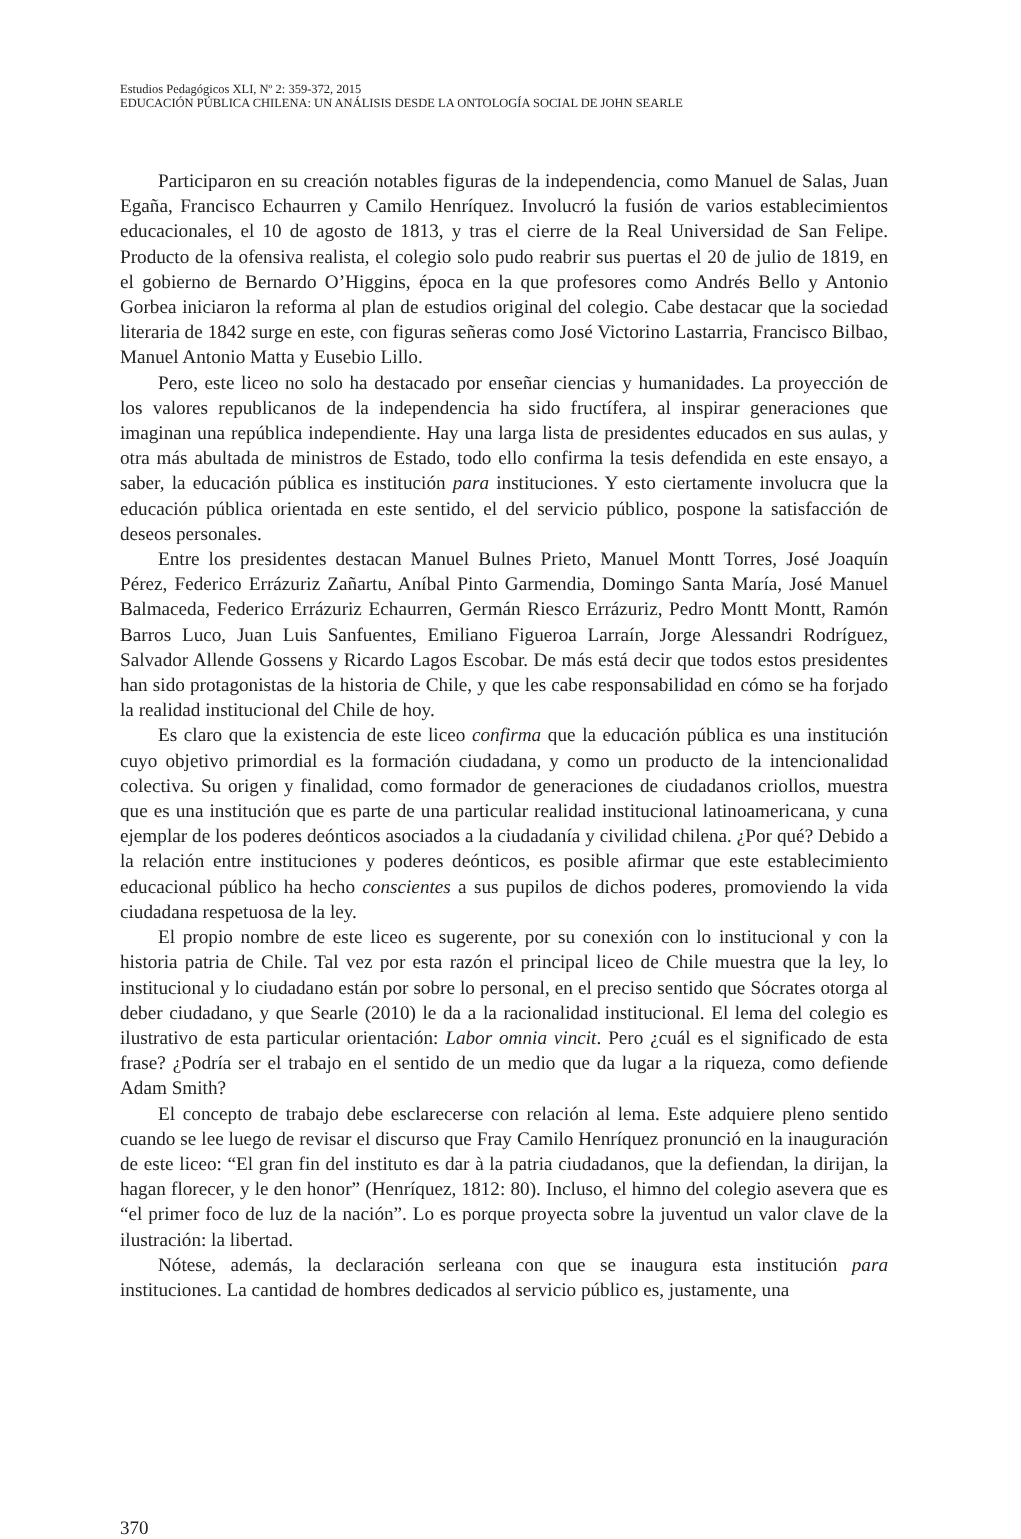Estudios Pedagógicos XLI, Nº 2: 359-372, 2015
EDUCACIÓN PÚBLICA CHILENA: UN ANÁLISIS DESDE LA ONTOLOGÍA SOCIAL DE JOHN SEARLE
Participaron en su creación notables figuras de la independencia, como Manuel de Salas, Juan Egaña, Francisco Echaurren y Camilo Henríquez. Involucró la fusión de varios establecimientos educacionales, el 10 de agosto de 1813, y tras el cierre de la Real Universidad de San Felipe. Producto de la ofensiva realista, el colegio solo pudo reabrir sus puertas el 20 de julio de 1819, en el gobierno de Bernardo O’Higgins, época en la que profesores como Andrés Bello y Antonio Gorbea iniciaron la reforma al plan de estudios original del colegio. Cabe destacar que la sociedad literaria de 1842 surge en este, con figuras señeras como José Victorino Lastarria, Francisco Bilbao, Manuel Antonio Matta y Eusebio Lillo.
Pero, este liceo no solo ha destacado por enseñar ciencias y humanidades. La proyección de los valores republicanos de la independencia ha sido fructífera, al inspirar generaciones que imaginan una república independiente. Hay una larga lista de presidentes educados en sus aulas, y otra más abultada de ministros de Estado, todo ello confirma la tesis defendida en este ensayo, a saber, la educación pública es institución para instituciones. Y esto ciertamente involucra que la educación pública orientada en este sentido, el del servicio público, pospone la satisfacción de deseos personales.
Entre los presidentes destacan Manuel Bulnes Prieto, Manuel Montt Torres, José Joaquín Pérez, Federico Errázuriz Zañartu, Aníbal Pinto Garmendia, Domingo Santa María, José Manuel Balmaceda, Federico Errázuriz Echaurren, Germán Riesco Errázuriz, Pedro Montt Montt, Ramón Barros Luco, Juan Luis Sanfuentes, Emiliano Figueroa Larraín, Jorge Alessandri Rodríguez, Salvador Allende Gossens y Ricardo Lagos Escobar. De más está decir que todos estos presidentes han sido protagonistas de la historia de Chile, y que les cabe responsabilidad en cómo se ha forjado la realidad institucional del Chile de hoy.
Es claro que la existencia de este liceo confirma que la educación pública es una institución cuyo objetivo primordial es la formación ciudadana, y como un producto de la intencionalidad colectiva. Su origen y finalidad, como formador de generaciones de ciudadanos criollos, muestra que es una institución que es parte de una particular realidad institucional latinoamericana, y cuna ejemplar de los poderes deónticos asociados a la ciudadanía y civilidad chilena. ¿Por qué? Debido a la relación entre instituciones y poderes deónticos, es posible afirmar que este establecimiento educacional público ha hecho conscientes a sus pupilos de dichos poderes, promoviendo la vida ciudadana respetuosa de la ley.
El propio nombre de este liceo es sugerente, por su conexión con lo institucional y con la historia patria de Chile. Tal vez por esta razón el principal liceo de Chile muestra que la ley, lo institucional y lo ciudadano están por sobre lo personal, en el preciso sentido que Sócrates otorga al deber ciudadano, y que Searle (2010) le da a la racionalidad institucional. El lema del colegio es ilustrativo de esta particular orientación: Labor omnia vincit. Pero ¿cuál es el significado de esta frase? ¿Podría ser el trabajo en el sentido de un medio que da lugar a la riqueza, como defiende Adam Smith?
El concepto de trabajo debe esclarecerse con relación al lema. Este adquiere pleno sentido cuando se lee luego de revisar el discurso que Fray Camilo Henríquez pronunció en la inauguración de este liceo: “El gran fin del instituto es dar à la patria ciudadanos, que la defiendan, la dirijan, la hagan florecer, y le den honor” (Henríquez, 1812: 80). Incluso, el himno del colegio asevera que es “el primer foco de luz de la nación”. Lo es porque proyecta sobre la juventud un valor clave de la ilustración: la libertad.
Nótese, además, la declaración serleana con que se inaugura esta institución para instituciones. La cantidad de hombres dedicados al servicio público es, justamente, una
370